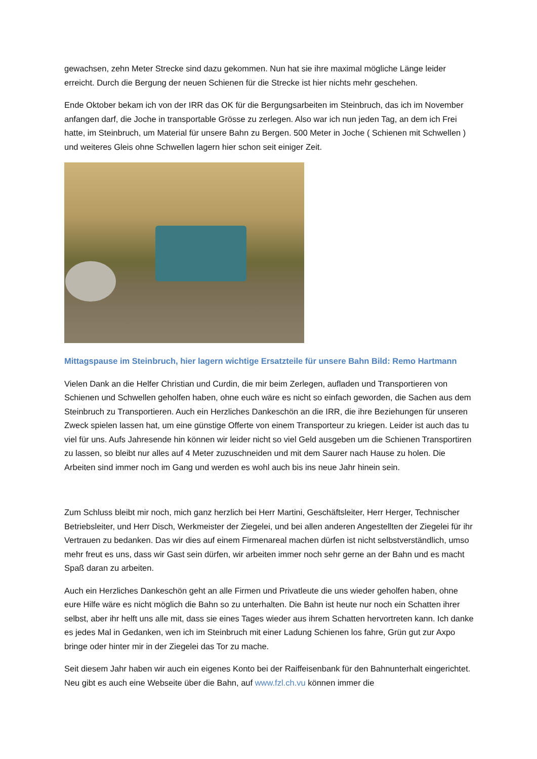gewachsen, zehn Meter Strecke sind dazu gekommen. Nun hat sie ihre maximal mögliche Länge leider erreicht. Durch die Bergung der neuen Schienen für die Strecke ist hier nichts mehr geschehen.
Ende Oktober bekam ich von der IRR das OK für die Bergungsarbeiten im Steinbruch, das ich im November anfangen darf, die Joche in transportable Grösse zu zerlegen. Also war ich nun jeden Tag, an dem ich Frei hatte, im Steinbruch, um Material für unsere Bahn zu Bergen. 500 Meter in Joche ( Schienen mit Schwellen ) und weiteres Gleis ohne Schwellen lagern hier schon seit einiger Zeit.
Mittagspause im Steinbruch, hier lagern wichtige Ersatzteile für unsere Bahn Bild: Remo Hartmann
Vielen Dank an die Helfer Christian und Curdin, die mir beim Zerlegen, aufladen und Transportieren von Schienen und Schwellen geholfen haben, ohne euch wäre es nicht so einfach geworden, die Sachen aus dem Steinbruch zu Transportieren. Auch ein Herzliches Dankeschön an die IRR, die ihre Beziehungen für unseren Zweck spielen lassen hat, um eine günstige Offerte von einem Transporteur zu kriegen. Leider ist auch das tu viel für uns. Aufs Jahresende hin können wir leider nicht so viel Geld ausgeben um die Schienen Transportiren zu lassen, so bleibt nur alles auf 4 Meter zuzuschneiden und mit dem Saurer nach Hause zu holen. Die Arbeiten sind immer noch im Gang und werden es wohl auch bis ins neue Jahr hinein sein.
Zum Schluss bleibt mir noch, mich ganz herzlich bei Herr Martini, Geschäftsleiter, Herr Herger, Technischer Betriebsleiter, und Herr Disch, Werkmeister der Ziegelei, und bei allen anderen Angestellten der Ziegelei für ihr Vertrauen zu bedanken. Das wir dies auf einem Firmenareal machen dürfen ist nicht selbstverständlich, umso mehr freut es uns, dass wir Gast sein dürfen, wir arbeiten immer noch sehr gerne an der Bahn und es macht Spaß daran zu arbeiten.
Auch ein Herzliches Dankeschön geht an alle Firmen und Privatleute die uns wieder geholfen haben, ohne eure Hilfe wäre es nicht möglich die Bahn so zu unterhalten. Die Bahn ist heute nur noch ein Schatten ihrer selbst, aber ihr helft uns alle mit, dass sie eines Tages wieder aus ihrem Schatten hervortreten kann. Ich danke es jedes Mal in Gedanken, wen ich im Steinbruch mit einer Ladung Schienen los fahre, Grün gut zur Axpo bringe oder hinter mir in der Ziegelei das Tor zu mache.
Seit diesem Jahr haben wir auch ein eigenes Konto bei der Raiffeisenbank für den Bahnunterhalt eingerichtet. Neu gibt es auch eine Webseite über die Bahn, auf www.fzl.ch.vu können immer die